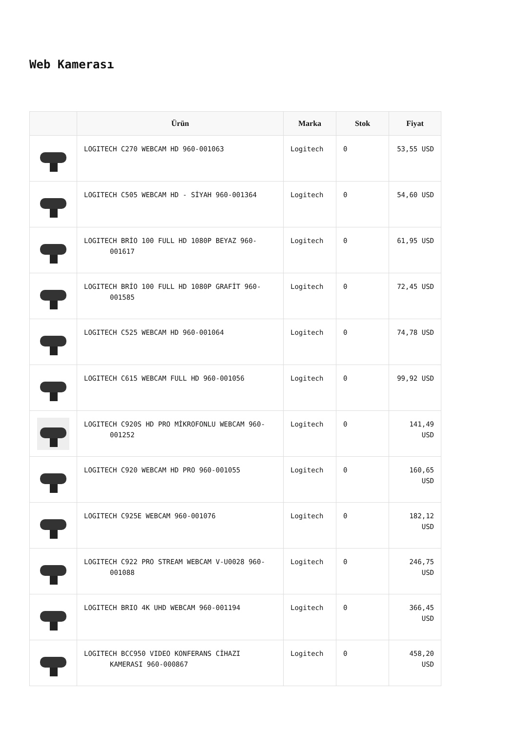Web Kamerası
| | Ürün | Marka | Stok | Fiyat |
| --- | --- | --- | --- | --- |
| | LOGITECH C270 WEBCAM HD 960-001063 | Logitech | 0 | 53,55 USD |
| | LOGITECH C505 WEBCAM HD - SİYAH 960-001364 | Logitech | 0 | 54,60 USD |
| | LOGITECH BRİO 100 FULL HD 1080P BEYAZ 960- 001617 | Logitech | 0 | 61,95 USD |
| | LOGITECH BRİO 100 FULL HD 1080P GRAFİT 960- 001585 | Logitech | 0 | 72,45 USD |
| | LOGITECH C525 WEBCAM HD 960-001064 | Logitech | 0 | 74,78 USD |
| | LOGITECH C615 WEBCAM FULL HD 960-001056 | Logitech | 0 | 99,92 USD |
| | LOGITECH C920S HD PRO MİKROFONLU WEBCAM 960- 001252 | Logitech | 0 | 141,49 USD |
| | LOGITECH C920 WEBCAM HD PRO 960-001055 | Logitech | 0 | 160,65 USD |
| | LOGITECH C925E WEBCAM 960-001076 | Logitech | 0 | 182,12 USD |
| | LOGITECH C922 PRO STREAM WEBCAM V-U0028 960- 001088 | Logitech | 0 | 246,75 USD |
| | LOGITECH BRIO 4K UHD WEBCAM 960-001194 | Logitech | 0 | 366,45 USD |
| | LOGITECH BCC950 VIDEO KONFERANS CİHAZI KAMERASI 960-000867 | Logitech | 0 | 458,20 USD |